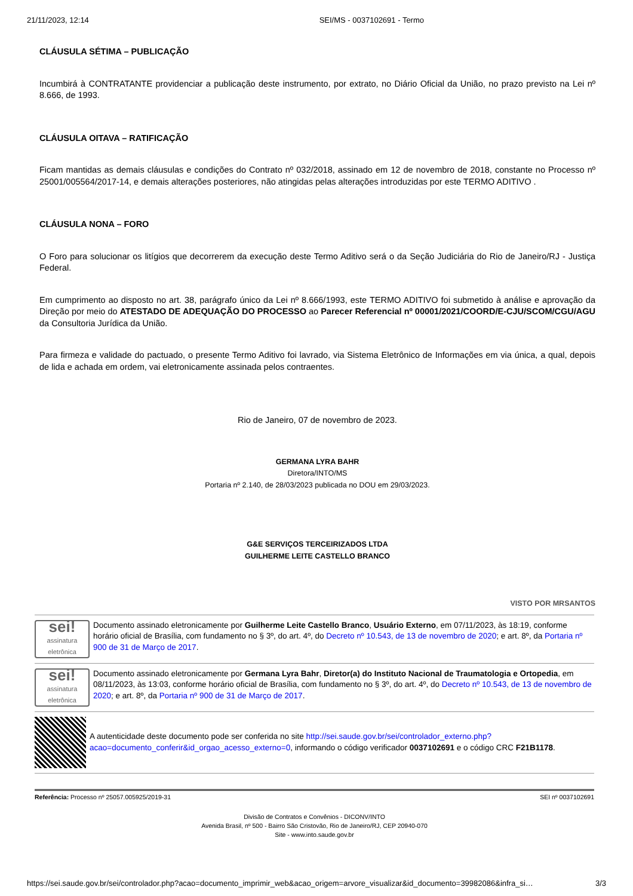21/11/2023, 12:14 SEI/MS - 0037102691 - Termo
CLÁUSULA SÉTIMA – PUBLICAÇÃO
Incumbirá à CONTRATANTE providenciar a publicação deste instrumento, por extrato, no Diário Oficial da União, no prazo previsto na Lei nº 8.666, de 1993.
CLÁUSULA OITAVA – RATIFICAÇÃO
Ficam mantidas as demais cláusulas e condições do Contrato nº 032/2018, assinado em 12 de novembro de 2018, constante no Processo nº 25001/005564/2017-14, e demais alterações posteriores, não atingidas pelas alterações introduzidas por este TERMO ADITIVO .
CLÁUSULA NONA – FORO
O Foro para solucionar os litígios que decorrerem da execução deste Termo Aditivo será o da Seção Judiciária do Rio de Janeiro/RJ - Justiça Federal.
Em cumprimento ao disposto no art. 38, parágrafo único da Lei nº 8.666/1993, este TERMO ADITIVO foi submetido à análise e aprovação da Direção por meio do ATESTADO DE ADEQUAÇÃO DO PROCESSO ao Parecer Referencial nº 00001/2021/COORD/E-CJU/SCOM/CGU/AGU da Consultoria Jurídica da União.
Para firmeza e validade do pactuado, o presente Termo Aditivo foi lavrado, via Sistema Eletrônico de Informações em via única, a qual, depois de lida e achada em ordem, vai eletronicamente assinada pelos contraentes.
Rio de Janeiro, 07 de novembro de 2023.
GERMANA LYRA BAHR
Diretora/INTO/MS
Portaria nº 2.140, de 28/03/2023 publicada no DOU em 29/03/2023.
G&E SERVIÇOS TERCEIRIZADOS LTDA
GUILHERME LEITE CASTELLO BRANCO
VISTO POR MRSANTOS
sei!
assinatura eletrônica
Documento assinado eletronicamente por Guilherme Leite Castello Branco, Usuário Externo, em 07/11/2023, às 18:19, conforme horário oficial de Brasília, com fundamento no § 3º, do art. 4º, do Decreto nº 10.543, de 13 de novembro de 2020; e art. 8º, da Portaria nº 900 de 31 de Março de 2017.
sei!
assinatura eletrônica
Documento assinado eletronicamente por Germana Lyra Bahr, Diretor(a) do Instituto Nacional de Traumatologia e Ortopedia, em 08/11/2023, às 13:03, conforme horário oficial de Brasília, com fundamento no § 3º, do art. 4º, do Decreto nº 10.543, de 13 de novembro de 2020; e art. 8º, da Portaria nº 900 de 31 de Março de 2017.
A autenticidade deste documento pode ser conferida no site http://sei.saude.gov.br/sei/controlador_externo.php?acao=documento_conferir&id_orgao_acesso_externo=0, informando o código verificador 0037102691 e o código CRC F21B1178.
Referência: Processo nº 25057.005925/2019-31 SEI nº 0037102691
Divisão de Contratos e Convênios - DICONV/INTO
Avenida Brasil, nº 500 - Bairro São Cristovão, Rio de Janeiro/RJ, CEP 20940-070
Site - www.into.saude.gov.br
https://sei.saude.gov.br/sei/controlador.php?acao=documento_imprimir_web&acao_origem=arvore_visualizar&id_documento=39982086&infra_si… 3/3